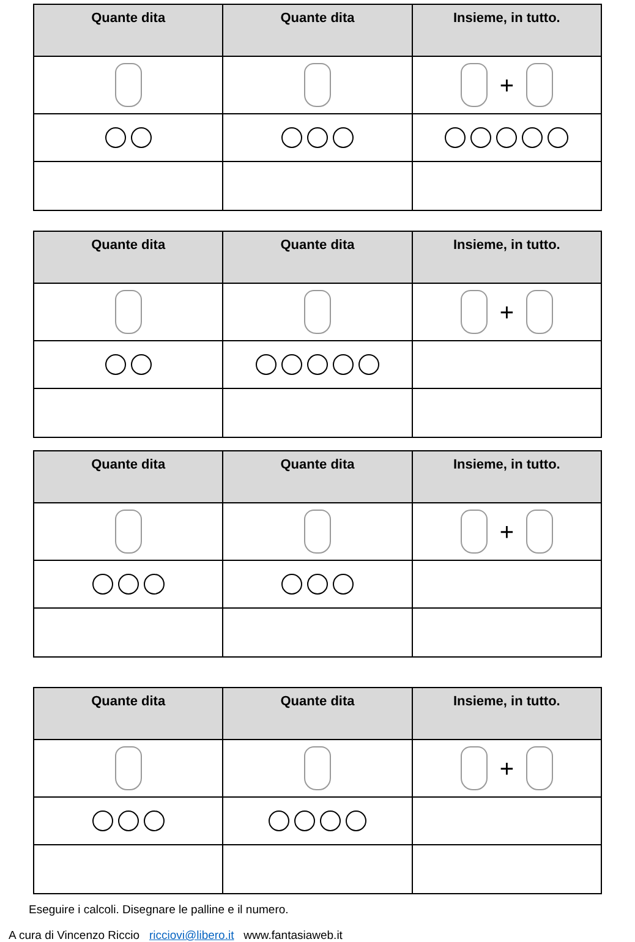| Quante dita | Quante dita | Insieme, in tutto. |
| --- | --- | --- |
| | | + |
| Quante dita | Quante dita | Insieme, in tutto. |
| --- | --- | --- |
| | | + |
| Quante dita | Quante dita | Insieme, in tutto. |
| --- | --- | --- |
| | | + |
| Quante dita | Quante dita | Insieme, in tutto. |
| --- | --- | --- |
| | | + |
Eseguire i calcoli. Disegnare le palline e il numero.
A cura di Vincenzo Riccio ricciovi@libero.it www.fantasiaweb.it